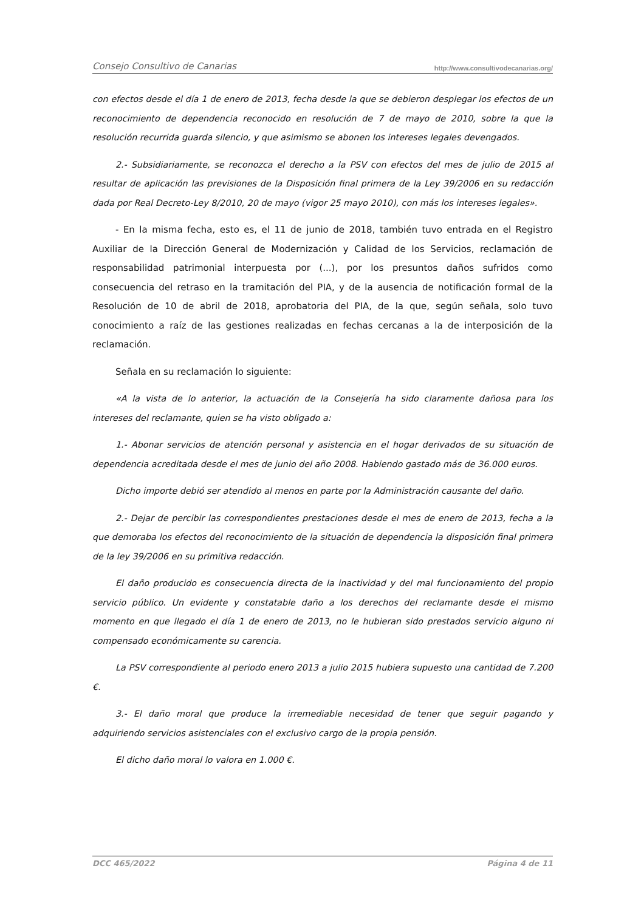Consejo Consultivo de Canarias http://www.consultivodecanarias.org/
con efectos desde el día 1 de enero de 2013, fecha desde la que se debieron desplegar los efectos de un reconocimiento de dependencia reconocido en resolución de 7 de mayo de 2010, sobre la que la resolución recurrida guarda silencio, y que asimismo se abonen los intereses legales devengados.
2.- Subsidiariamente, se reconozca el derecho a la PSV con efectos del mes de julio de 2015 al resultar de aplicación las previsiones de la Disposición final primera de la Ley 39/2006 en su redacción dada por Real Decreto-Ley 8/2010, 20 de mayo (vigor 25 mayo 2010), con más los intereses legales».
- En la misma fecha, esto es, el 11 de junio de 2018, también tuvo entrada en el Registro Auxiliar de la Dirección General de Modernización y Calidad de los Servicios, reclamación de responsabilidad patrimonial interpuesta por (...), por los presuntos daños sufridos como consecuencia del retraso en la tramitación del PIA, y de la ausencia de notificación formal de la Resolución de 10 de abril de 2018, aprobatoria del PIA, de la que, según señala, solo tuvo conocimiento a raíz de las gestiones realizadas en fechas cercanas a la de interposición de la reclamación.
Señala en su reclamación lo siguiente:
«A la vista de lo anterior, la actuación de la Consejería ha sido claramente dañosa para los intereses del reclamante, quien se ha visto obligado a:
1.- Abonar servicios de atención personal y asistencia en el hogar derivados de su situación de dependencia acreditada desde el mes de junio del año 2008. Habiendo gastado más de 36.000 euros.
Dicho importe debió ser atendido al menos en parte por la Administración causante del daño.
2.- Dejar de percibir las correspondientes prestaciones desde el mes de enero de 2013, fecha a la que demoraba los efectos del reconocimiento de la situación de dependencia la disposición final primera de la ley 39/2006 en su primitiva redacción.
El daño producido es consecuencia directa de la inactividad y del mal funcionamiento del propio servicio público. Un evidente y constatable daño a los derechos del reclamante desde el mismo momento en que llegado el día 1 de enero de 2013, no le hubieran sido prestados servicio alguno ni compensado económicamente su carencia.
La PSV correspondiente al periodo enero 2013 a julio 2015 hubiera supuesto una cantidad de 7.200 €.
3.- El daño moral que produce la irremediable necesidad de tener que seguir pagando y adquiriendo servicios asistenciales con el exclusivo cargo de la propia pensión.
El dicho daño moral lo valora en 1.000 €.
DCC 465/2022 Página 4 de 11